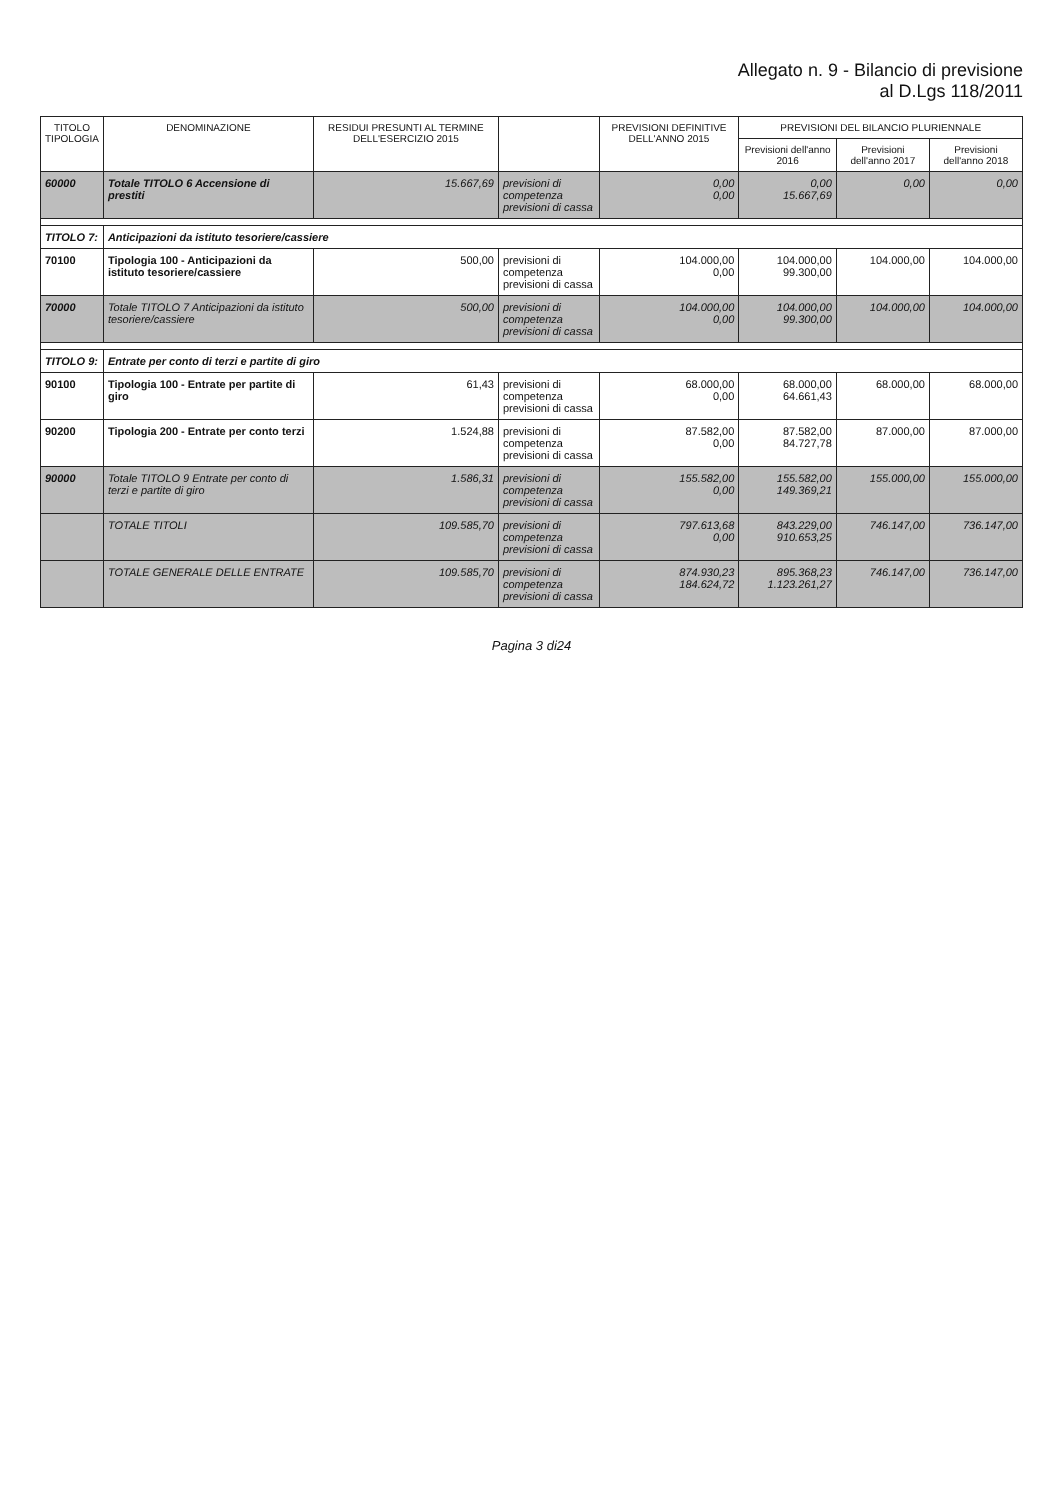Allegato n. 9 - Bilancio di previsione
al D.Lgs 118/2011
| TITOLO TIPOLOGIA | DENOMINAZIONE | RESIDUI PRESUNTI AL TERMINE DELL'ESERCIZIO 2015 | | PREVISIONI DEFINITIVE DELL'ANNO 2015 | PREVISIONI DEL BILANCIO PLURIENNALE | | |
| --- | --- | --- | --- | --- | --- | --- | --- |
| | | | | | Previsioni dell'anno 2016 | Previsioni dell'anno 2017 | Previsioni dell'anno 2018 |
| 60000 | Totale TITOLO 6 Accensione di prestiti | 15.667,69 | previsioni di competenza previsioni di cassa | 0,00 0,00 | 0,00 15.667,69 | 0,00 | 0,00 |
| TITOLO 7: | Anticipazioni da istituto tesoriere/cassiere | | | | | | |
| 70100 | Tipologia 100 - Anticipazioni da istituto tesoriere/cassiere | 500,00 | previsioni di competenza previsioni di cassa | 104.000,00 0,00 | 104.000,00 99.300,00 | 104.000,00 | 104.000,00 |
| 70000 | Totale TITOLO 7 Anticipazioni da istituto tesoriere/cassiere | 500,00 | previsioni di competenza previsioni di cassa | 104.000,00 0,00 | 104.000,00 99.300,00 | 104.000,00 | 104.000,00 |
| TITOLO 9: | Entrate per conto di terzi e partite di giro | | | | | | |
| 90100 | Tipologia 100 - Entrate per partite di giro | 61,43 | previsioni di competenza previsioni di cassa | 68.000,00 0,00 | 68.000,00 64.661,43 | 68.000,00 | 68.000,00 |
| 90200 | Tipologia 200 - Entrate per conto terzi | 1.524,88 | previsioni di competenza previsioni di cassa | 87.582,00 0,00 | 87.582,00 84.727,78 | 87.000,00 | 87.000,00 |
| 90000 | Totale TITOLO 9 Entrate per conto di terzi e partite di giro | 1.586,31 | previsioni di competenza previsioni di cassa | 155.582,00 0,00 | 155.582,00 149.369,21 | 155.000,00 | 155.000,00 |
| | TOTALE TITOLI | 109.585,70 | previsioni di competenza previsioni di cassa | 797.613,68 0,00 | 843.229,00 910.653,25 | 746.147,00 | 736.147,00 |
| | TOTALE GENERALE DELLE ENTRATE | 109.585,70 | previsioni di competenza previsioni di cassa | 874.930,23 184.624,72 | 895.368,23 1.123.261,27 | 746.147,00 | 736.147,00 |
Pagina 3 di24